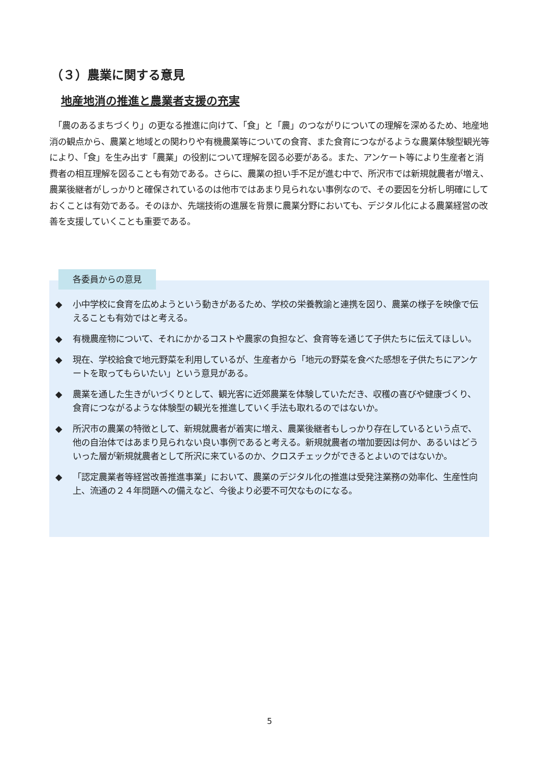（３）農業に関する意見
地産地消の推進と農業者支援の充実
　「農のあるまちづくり」の更なる推進に向けて、「食」と「農」のつながりについての理解を深めるため、地産地消の観点から、農業と地域との関わりや有機農業等についての食育、また食育につながるような農業体験型観光等により、「食」を生み出す「農業」の役割について理解を図る必要がある。また、アンケート等により生産者と消費者の相互理解を図ることも有効である。さらに、農業の担い手不足が進む中で、所沢市では新規就農者が増え、農業後継者がしっかりと確保されているのは他市ではあまり見られない事例なので、その要因を分析し明確にしておくことは有効である。そのほか、先端技術の進展を背景に農業分野においても、デジタル化による農業経営の改善を支援していくことも重要である。
◆ 小中学校に食育を広めようという動きがあるため、学校の栄養教諭と連携を図り、農業の様子を映像で伝えることも有効ではと考える。
◆ 有機農産物について、それにかかるコストや農家の負担など、食育等を通じて子供たちに伝えてほしい。
◆ 現在、学校給食で地元野菜を利用しているが、生産者から「地元の野菜を食べた感想を子供たちにアンケートを取ってもらいたい」という意見がある。
◆ 農業を通した生きがいづくりとして、観光客に近郊農業を体験していただき、収穫の喜びや健康づくり、食育につながるような体験型の観光を推進していく手法も取れるのではないか。
◆ 所沢市の農業の特徴として、新規就農者が着実に増え、農業後継者もしっかり存在しているという点で、他の自治体ではあまり見られない良い事例であると考える。新規就農者の増加要因は何か、あるいはどういった層が新規就農者として所沢に来ているのか、クロスチェックができるとよいのではないか。
◆ 「認定農業者等経営改善推進事業」において、農業のデジタル化の推進は受発注業務の効率化、生産性向上、流通の２４年問題への備えなど、今後より必要不可欠なものになる。
各委員からの意見
5